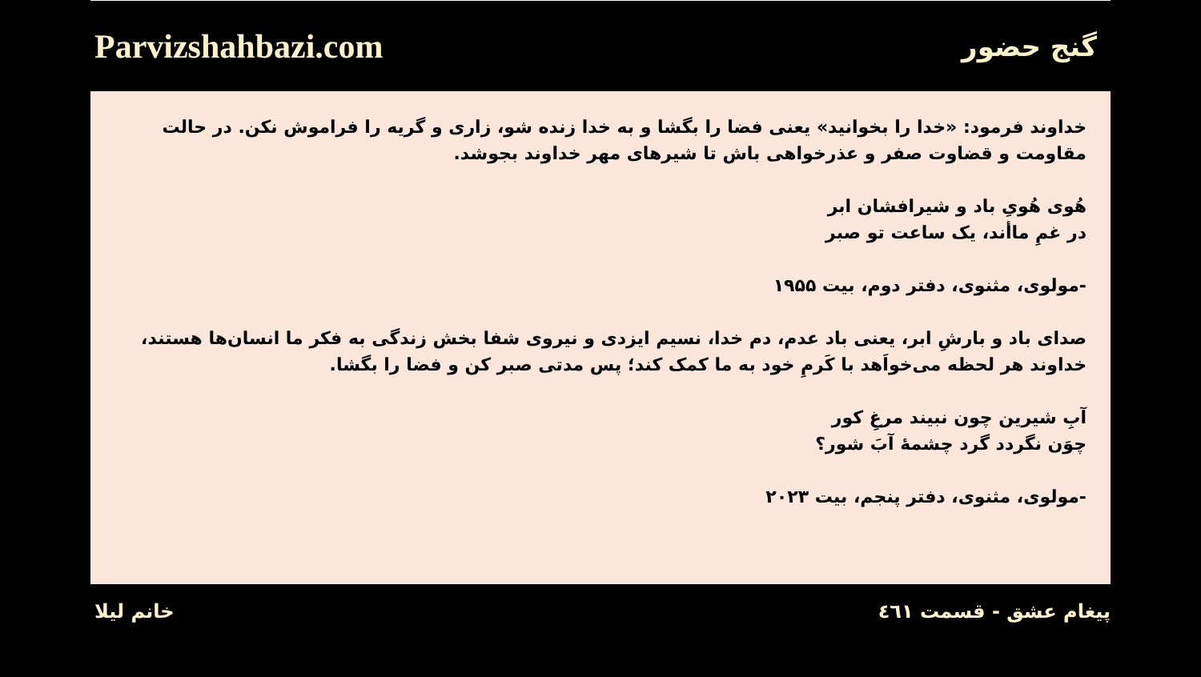Parvizshahbazi.com
گنج حضور
خداوند فرمود: «خدا را بخوانید» یعنی فضا را بگشا و به خدا زنده شو، زاری و گریه را فراموش نکن. در حالت مقاومت و قضاوت صفر و عذرخواهی باش تا شیرهای مهر خداوند بجوشد.
هُوی هُویِ باد و شیرافشان ابر
در غمِ ماأند، یک ساعت تو صبر
-مولوی، مثنوی، دفتر دوم، بیت ۱۹۵۵
صدای باد و بارشِ ابر، یعنی باد عدم، دم خدا، نسیم ایزدی و نیروی شفا بخش زندگی به فکر ما انسان‌ها هستند، خداوند هر لحظه می‌خواَهد با کَرمِ خود به ما کمک کند؛ پس مدتی صبر کن و فضا را بگشا.
آبِ شیرین چون نبیند مرغِ کور
چوَن نگردد گرد چشمهٔ آبَ شور؟
-مولوی، مثنوی، دفتر پنجم، بیت ۲۰۲۳
خانم لیلا پیغام عشق - قسمت ٤٦١